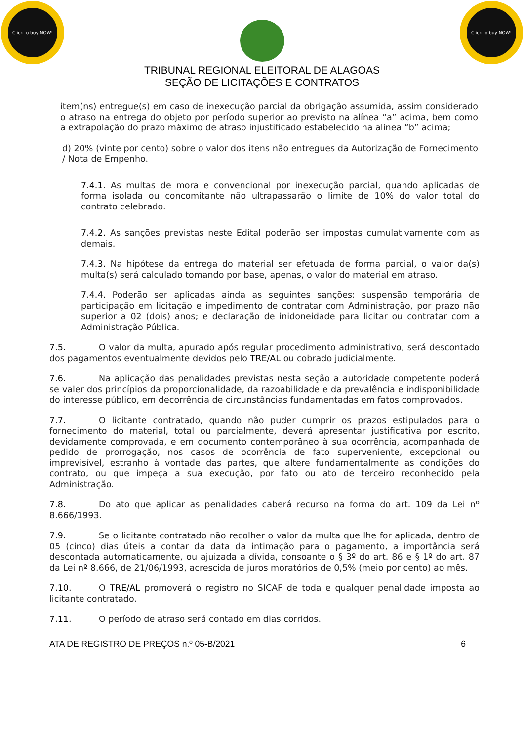Click to buy NOW!
Click to buy NOW!
TRIBUNAL REGIONAL ELEITORAL DE ALAGOAS
SEÇÃO DE LICITAÇÕES E CONTRATOS
item(ns) entregue(s) em caso de inexecução parcial da obrigação assumida, assim considerado o atraso na entrega do objeto por período superior ao previsto na alínea “a” acima, bem como a extrapolação do prazo máximo de atraso injustificado estabelecido na alínea “b” acima;
d) 20% (vinte por cento) sobre o valor dos itens não entregues da Autorização de Fornecimento / Nota de Empenho.
7.4.1. As multas de mora e convencional por inexecução parcial, quando aplicadas de forma isolada ou concomitante não ultrapassarão o limite de 10% do valor total do contrato celebrado.
7.4.2. As sanções previstas neste Edital poderão ser impostas cumulativamente com as demais.
7.4.3. Na hipótese da entrega do material ser efetuada de forma parcial, o valor da(s) multa(s) será calculado tomando por base, apenas, o valor do material em atraso.
7.4.4. Poderão ser aplicadas ainda as seguintes sanções: suspensão temporária de participação em licitação e impedimento de contratar com Administração, por prazo não superior a 02 (dois) anos; e declaração de inidoneidade para licitar ou contratar com a Administração Pública.
7.5. O valor da multa, apurado após regular procedimento administrativo, será descontado dos pagamentos eventualmente devidos pelo TRE/AL ou cobrado judicialmente.
7.6. Na aplicação das penalidades previstas nesta seção a autoridade competente poderá se valer dos princípios da proporcionalidade, da razoabilidade e da prevalência e indisponibilidade do interesse público, em decorrência de circunstâncias fundamentadas em fatos comprovados.
7.7. O licitante contratado, quando não puder cumprir os prazos estipulados para o fornecimento do material, total ou parcialmente, deverá apresentar justificativa por escrito, devidamente comprovada, e em documento contemporâneo à sua ocorrência, acompanhada de pedido de prorrogação, nos casos de ocorrência de fato superveniente, excepcional ou imprevisível, estranho à vontade das partes, que altere fundamentalmente as condições do contrato, ou que impeça a sua execução, por fato ou ato de terceiro reconhecido pela Administração.
7.8. Do ato que aplicar as penalidades caberá recurso na forma do art. 109 da Lei nº 8.666/1993.
7.9. Se o licitante contratado não recolher o valor da multa que lhe for aplicada, dentro de 05 (cinco) dias úteis a contar da data da intimação para o pagamento, a importância será descontada automaticamente, ou ajuizada a dívida, consoante o § 3º do art. 86 e § 1º do art. 87 da Lei nº 8.666, de 21/06/1993, acrescida de juros moratórios de 0,5% (meio por cento) ao mês.
7.10. O TRE/AL promoverá o registro no SICAF de toda e qualquer penalidade imposta ao licitante contratado.
7.11. O período de atraso será contado em dias corridos.
ATA DE REGISTRO DE PREÇOS n.º 05-B/2021 6